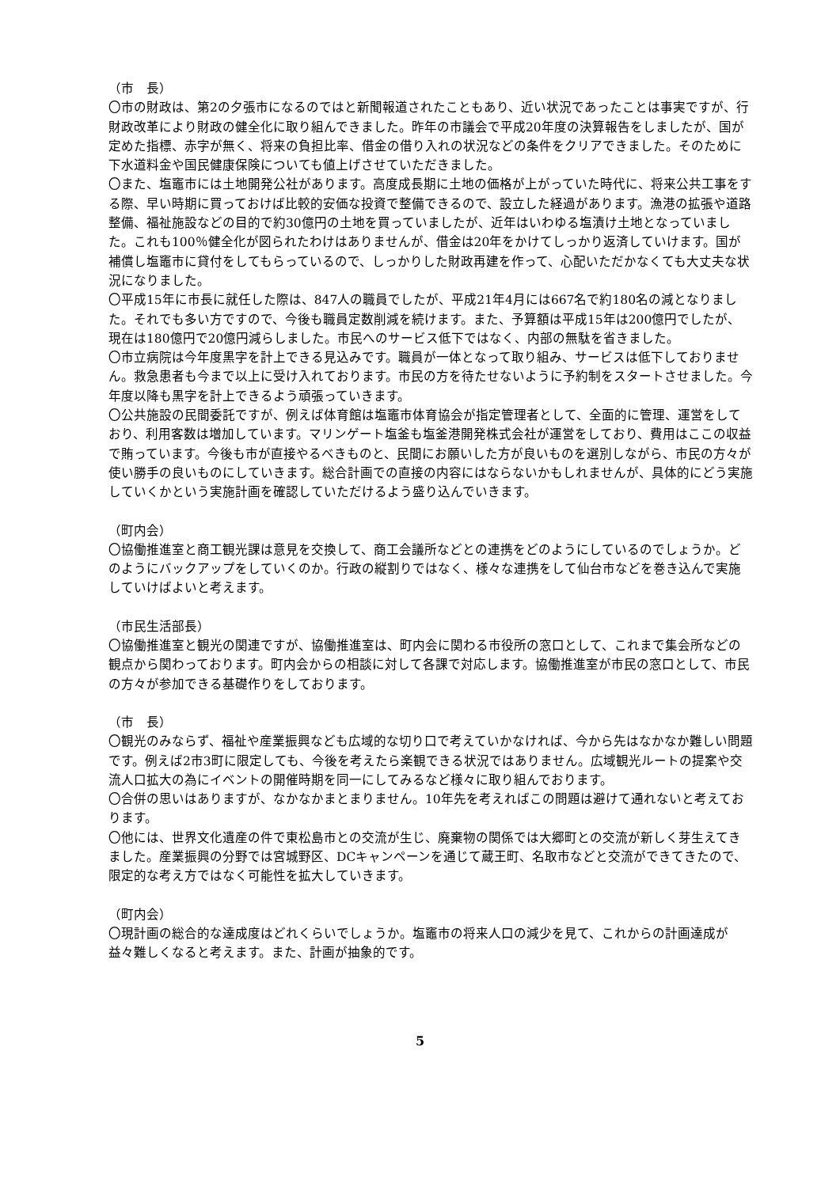（市　長）
〇市の財政は、第2の夕張市になるのではと新聞報道されたこともあり、近い状況であったことは事実ですが、行財政改革により財政の健全化に取り組んできました。昨年の市議会で平成20年度の決算報告をしましたが、国が定めた指標、赤字が無く、将来の負担比率、借金の借り入れの状況などの条件をクリアできました。そのために下水道料金や国民健康保険についても値上げさせていただきました。
〇また、塩竈市には土地開発公社があります。高度成長期に土地の価格が上がっていた時代に、将来公共工事をする際、早い時期に買っておけば比較的安価な投資で整備できるので、設立した経過があります。漁港の拡張や道路整備、福祉施設などの目的で約30億円の土地を買っていましたが、近年はいわゆる塩漬け土地となっていました。これも100％健全化が図られたわけはありませんが、借金は20年をかけてしっかり返済していけます。国が補償し塩竈市に貸付をしてもらっているので、しっかりした財政再建を作って、心配いただかなくても大丈夫な状況になりました。
〇平成15年に市長に就任した際は、847人の職員でしたが、平成21年4月には667名で約180名の減となりました。それでも多い方ですので、今後も職員定数削減を続けます。また、予算額は平成15年は200億円でしたが、現在は180億円で20億円減らしました。市民へのサービス低下ではなく、内部の無駄を省きました。
〇市立病院は今年度黒字を計上できる見込みです。職員が一体となって取り組み、サービスは低下しておりません。救急患者も今まで以上に受け入れております。市民の方を待たせないように予約制をスタートさせました。今年度以降も黒字を計上できるよう頑張っていきます。
〇公共施設の民間委託ですが、例えば体育館は塩竈市体育協会が指定管理者として、全面的に管理、運営をしており、利用客数は増加しています。マリンゲート塩釜も塩釜港開発株式会社が運営をしており、費用はここの収益で賄っています。今後も市が直接やるべきものと、民間にお願いした方が良いものを選別しながら、市民の方々が使い勝手の良いものにしていきます。総合計画での直接の内容にはならないかもしれませんが、具体的にどう実施していくかという実施計画を確認していただけるよう盛り込んでいきます。
（町内会）
〇協働推進室と商工観光課は意見を交換して、商工会議所などとの連携をどのようにしているのでしょうか。どのようにバックアップをしていくのか。行政の縦割りではなく、様々な連携をして仙台市などを巻き込んで実施していけばよいと考えます。
（市民生活部長）
〇協働推進室と観光の関連ですが、協働推進室は、町内会に関わる市役所の窓口として、これまで集会所などの観点から関わっております。町内会からの相談に対して各課で対応します。協働推進室が市民の窓口として、市民の方々が参加できる基礎作りをしております。
（市　長）
〇観光のみならず、福祉や産業振興なども広域的な切り口で考えていかなければ、今から先はなかなか難しい問題です。例えば2市3町に限定しても、今後を考えたら楽観できる状況ではありません。広域観光ルートの提案や交流人口拡大の為にイベントの開催時期を同一にしてみるなど様々に取り組んでおります。
〇合併の思いはありますが、なかなかまとまりません。10年先を考えればこの問題は避けて通れないと考えております。
〇他には、世界文化遺産の件で東松島市との交流が生じ、廃棄物の関係では大郷町との交流が新しく芽生えてきました。産業振興の分野では宮城野区、DCキャンペーンを通じて蔵王町、名取市などと交流ができてきたので、限定的な考え方ではなく可能性を拡大していきます。
（町内会）
〇現計画の総合的な達成度はどれくらいでしょうか。塩竈市の将来人口の減少を見て、これからの計画達成が益々難しくなると考えます。また、計画が抽象的です。
5